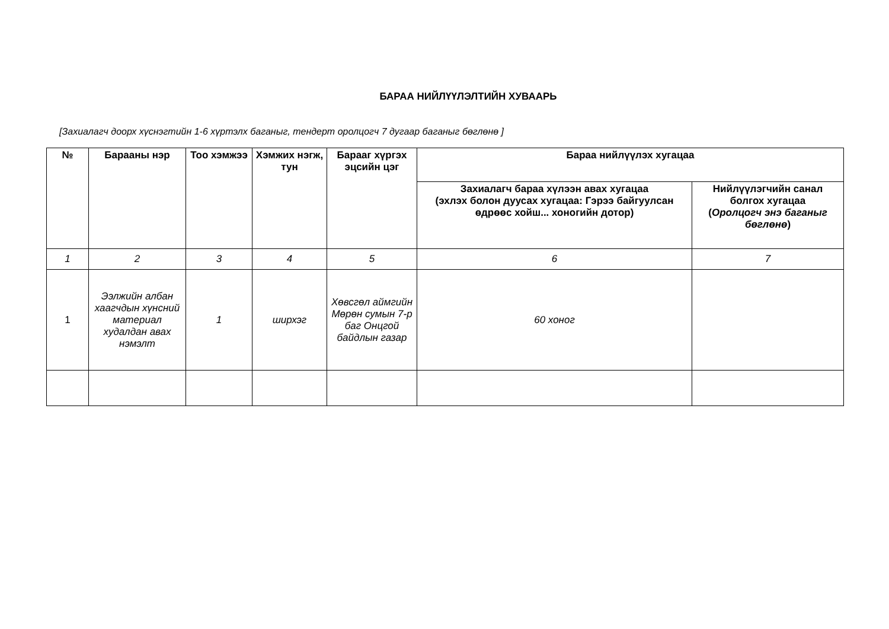БАРАА НИЙЛҮҮЛЭЛТИЙН ХУВААРЬ
[Захиалагч доорх хүснэгтийн 1-6 хүртэлх баганыг, тендерт оролцогч 7 дугаар баганыг бөглөнө ]
| № | Барааны нэр | Тоо хэмжээ | Хэмжих нэгж, тун | Барааг хүргэх эцсийн цэг | Бараа нийлүүлэх хугацаа | |
| --- | --- | --- | --- | --- | --- | --- |
| | | | | | Захиалагч бараа хүлээн авах хугацаа (эхлэх болон дуусах хугацаа: Гэрээ байгуулсан өдрөөс хойш... хоногийн дотор) | Нийлүүлэгчийн санал болгох хугацаа ( Оролцогч энэ баганыг бөглөнө ) |
| 1 | 2 | 3 | 4 | 5 | 6 | 7 |
| 1 | Ээлжийн албан хаагчдын хүнсний материал худалдан авах нэмэлт | 1 | ширхэг | Хөвсгөл аймгийн Мөрөн сумын 7-р баг Онцгой байдлын газар | 60 хоног | |